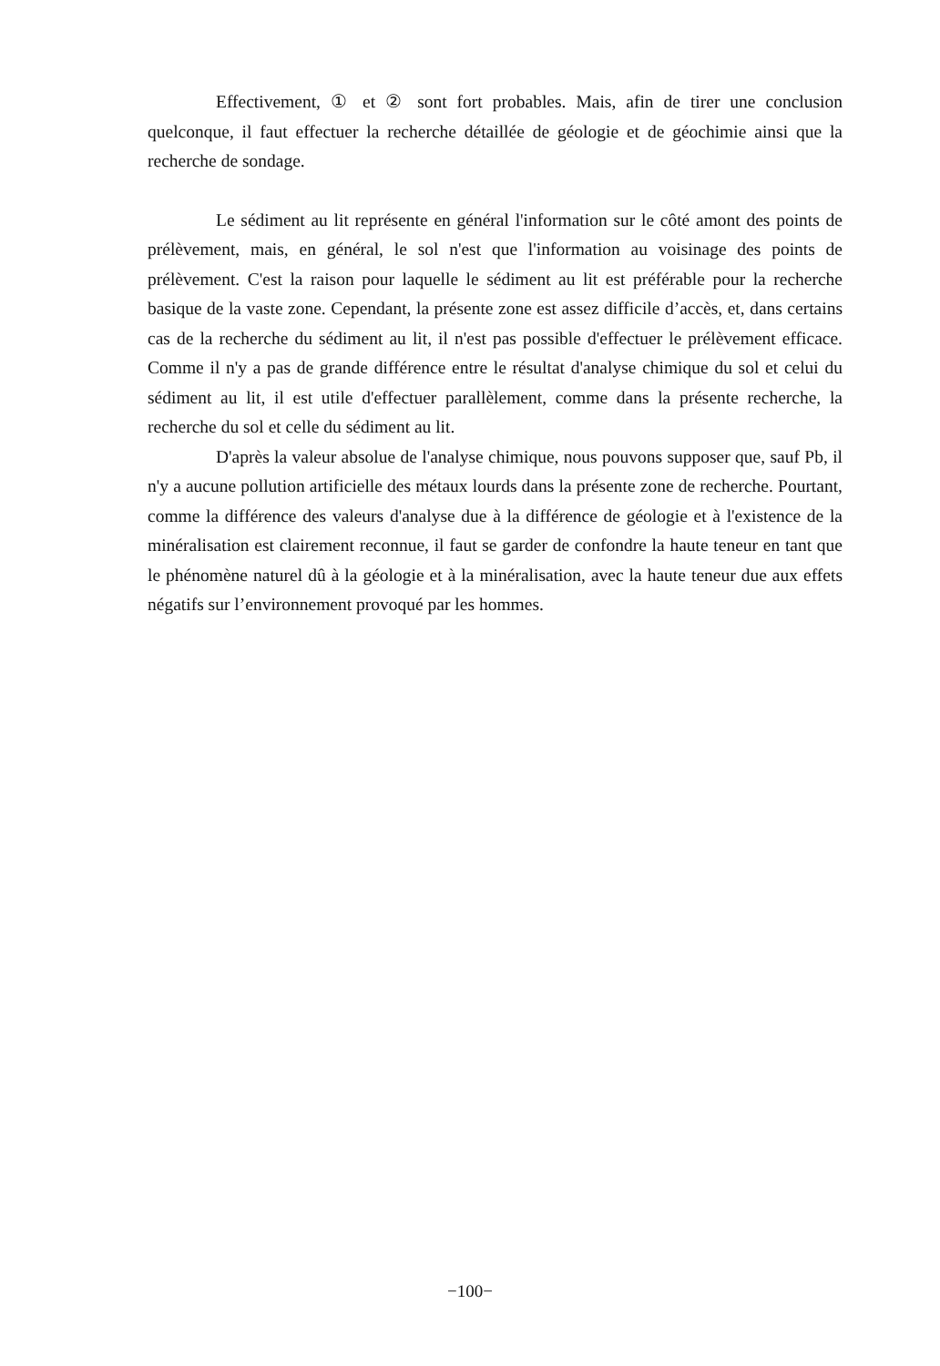Effectivement, ① et ② sont fort probables. Mais, afin de tirer une conclusion quelconque, il faut effectuer la recherche détaillée de géologie et de géochimie ainsi que la recherche de sondage.
Le sédiment au lit représente en général l'information sur le côté amont des points de prélèvement, mais, en général, le sol n'est que l'information au voisinage des points de prélèvement. C'est la raison pour laquelle le sédiment au lit est préférable pour la recherche basique de la vaste zone. Cependant, la présente zone est assez difficile d’accès, et, dans certains cas de la recherche du sédiment au lit, il n'est pas possible d'effectuer le prélèvement efficace. Comme il n'y a pas de grande différence entre le résultat d'analyse chimique du sol et celui du sédiment au lit, il est utile d'effectuer parallèlement, comme dans la présente recherche, la recherche du sol et celle du sédiment au lit.
D'après la valeur absolue de l'analyse chimique, nous pouvons supposer que, sauf Pb, il n'y a aucune pollution artificielle des métaux lourds dans la présente zone de recherche. Pourtant, comme la différence des valeurs d'analyse due à la différence de géologie et à l'existence de la minéralisation est clairement reconnue, il faut se garder de confondre la haute teneur en tant que le phénomène naturel dû à la géologie et à la minéralisation, avec la haute teneur due aux effets négatifs sur l’environnement provoqué par les hommes.
−100−